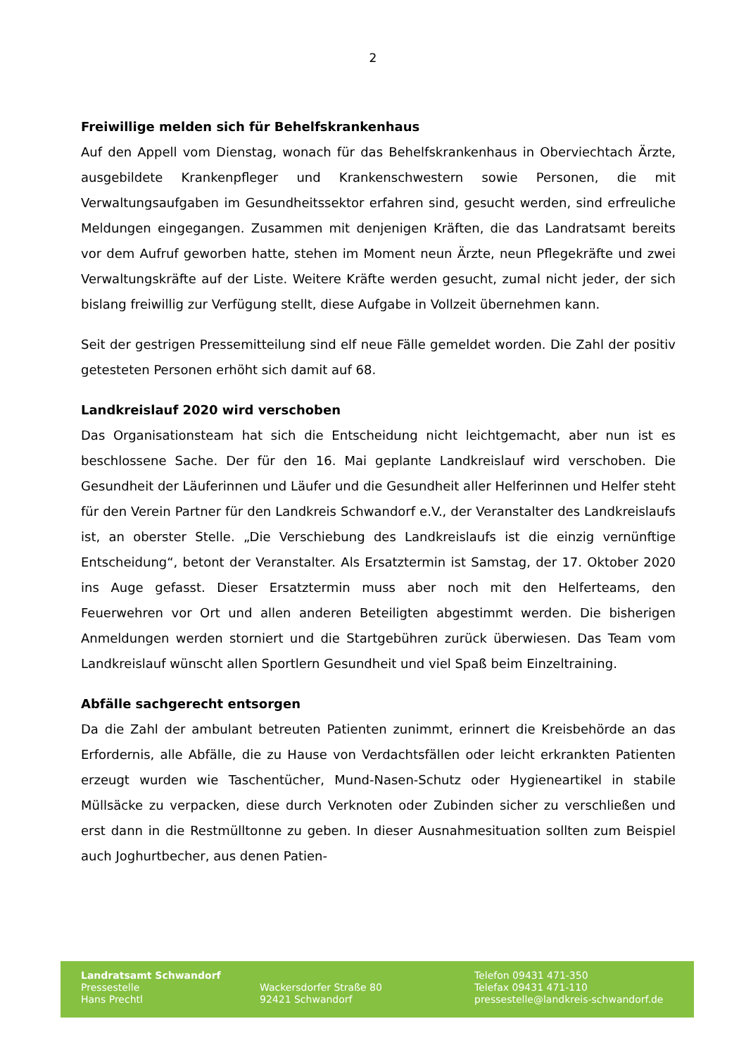2
Freiwillige melden sich für Behelfskrankenhaus
Auf den Appell vom Dienstag, wonach für das Behelfskrankenhaus in Oberviechtach Ärzte, ausgebildete Krankenpfleger und Krankenschwestern sowie Personen, die mit Verwaltungsaufgaben im Gesundheitssektor erfahren sind, gesucht werden, sind erfreuliche Meldungen eingegangen. Zusammen mit denjenigen Kräften, die das Landratsamt bereits vor dem Aufruf geworben hatte, stehen im Moment neun Ärzte, neun Pflegekräfte und zwei Verwaltungskräfte auf der Liste. Weitere Kräfte werden gesucht, zumal nicht jeder, der sich bislang freiwillig zur Verfügung stellt, diese Aufgabe in Vollzeit übernehmen kann.
Seit der gestrigen Pressemitteilung sind elf neue Fälle gemeldet worden. Die Zahl der positiv getesteten Personen erhöht sich damit auf 68.
Landkreislauf 2020 wird verschoben
Das Organisationsteam hat sich die Entscheidung nicht leichtgemacht, aber nun ist es beschlossene Sache. Der für den 16. Mai geplante Landkreislauf wird verschoben. Die Gesundheit der Läuferinnen und Läufer und die Gesundheit aller Helferinnen und Helfer steht für den Verein Partner für den Landkreis Schwandorf e.V., der Veranstalter des Landkreislaufs ist, an oberster Stelle. „Die Verschiebung des Landkreislaufs ist die einzig vernünftige Entscheidung“, betont der Veranstalter. Als Ersatztermin ist Samstag, der 17. Oktober 2020 ins Auge gefasst. Dieser Ersatztermin muss aber noch mit den Helferteams, den Feuerwehren vor Ort und allen anderen Beteiligten abgestimmt werden. Die bisherigen Anmeldungen werden storniert und die Startgebühren zurück überwiesen. Das Team vom Landkreislauf wünscht allen Sportlern Gesundheit und viel Spaß beim Einzeltraining.
Abfälle sachgerecht entsorgen
Da die Zahl der ambulant betreuten Patienten zunimmt, erinnert die Kreisbehörde an das Erfordernis, alle Abfälle, die zu Hause von Verdachtsfällen oder leicht erkrankten Patienten erzeugt wurden wie Taschentücher, Mund-Nasen-Schutz oder Hygieneartikel in stabile Müllsäcke zu verpacken, diese durch Verknoten oder Zubinden sicher zu verschließen und erst dann in die Restmülltonne zu geben. In dieser Ausnahmesituation sollten zum Beispiel auch Joghurtbecher, aus denen Patien-
Landratsamt Schwandorf
Pressestelle
Hans Prechtl
Wackersdorfer Straße 80
92421 Schwandorf
Telefon 09431 471-350
Telefax 09431 471-110
pressestelle@landkreis-schwandorf.de